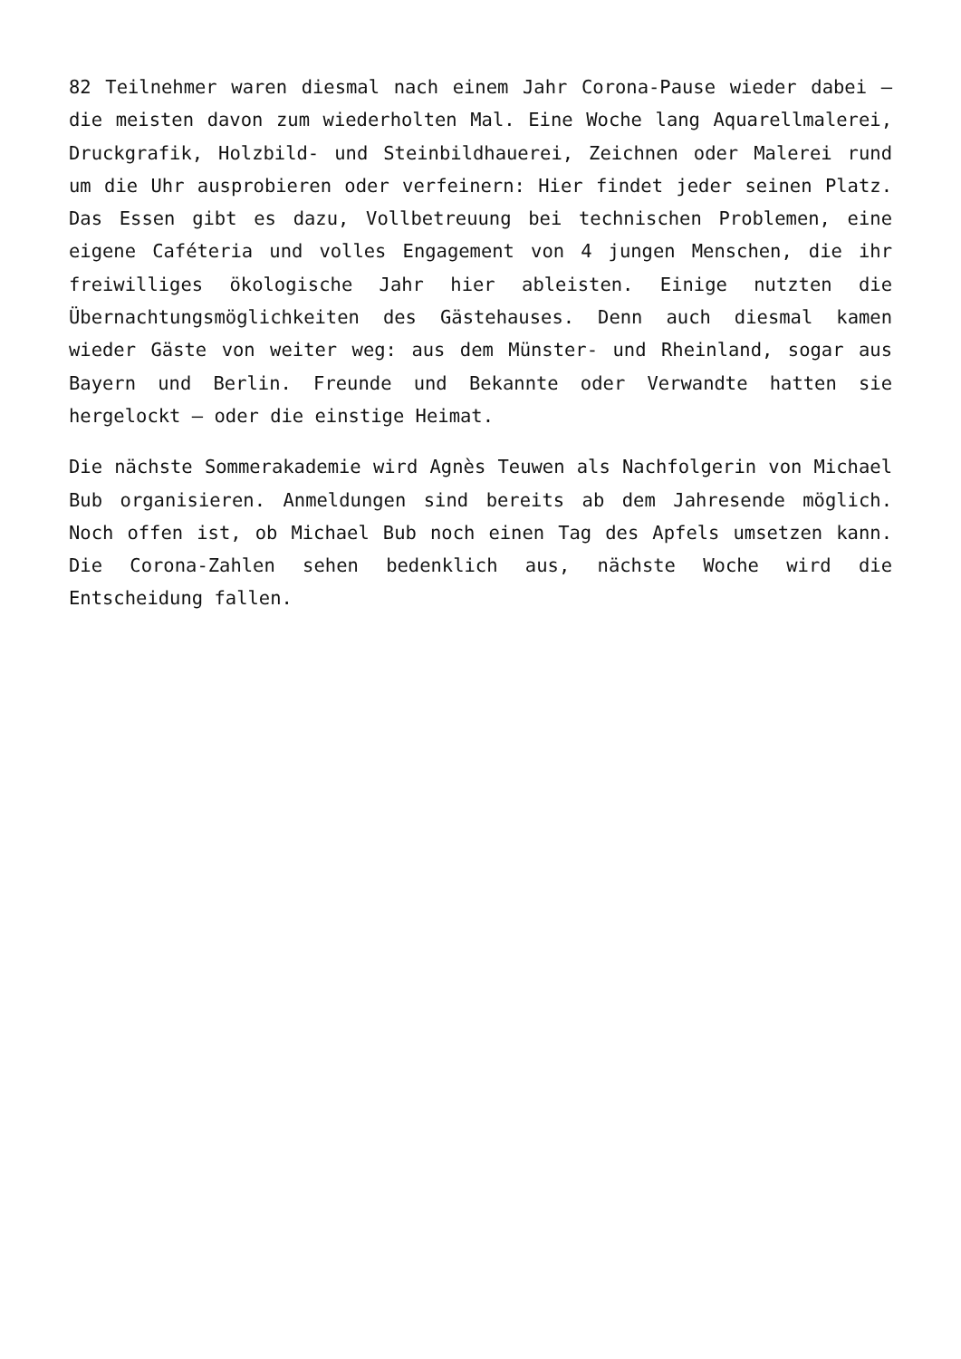82 Teilnehmer waren diesmal nach einem Jahr Corona-Pause wieder dabei – die meisten davon zum wiederholten Mal. Eine Woche lang Aquarellmalerei, Druckgrafik, Holzbild- und Steinbildhauerei, Zeichnen oder Malerei rund um die Uhr ausprobieren oder verfeinern: Hier findet jeder seinen Platz. Das Essen gibt es dazu, Vollbetreuung bei technischen Problemen, eine eigene Caféteria und volles Engagement von 4 jungen Menschen, die ihr freiwilliges ökologische Jahr hier ableisten. Einige nutzten die Übernachtungsmöglichkeiten des Gästehauses. Denn auch diesmal kamen wieder Gäste von weiter weg: aus dem Münster- und Rheinland, sogar aus Bayern und Berlin. Freunde und Bekannte oder Verwandte hatten sie hergelockt – oder die einstige Heimat.
Die nächste Sommerakademie wird Agnès Teuwen als Nachfolgerin von Michael Bub organisieren. Anmeldungen sind bereits ab dem Jahresende möglich. Noch offen ist, ob Michael Bub noch einen Tag des Apfels umsetzen kann. Die Corona-Zahlen sehen bedenklich aus, nächste Woche wird die Entscheidung fallen.